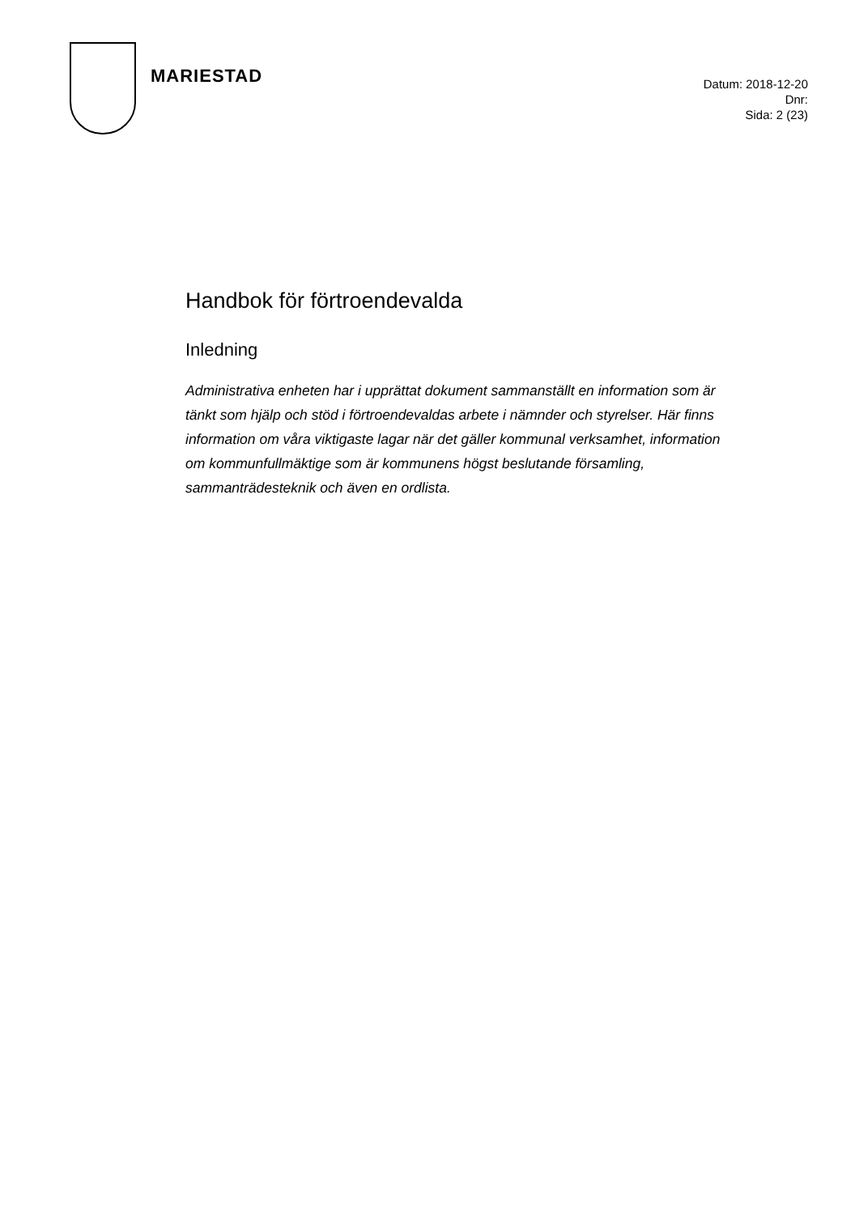MARIESTAD
Datum: 2018-12-20
Dnr:
Sida: 2 (23)
Handbok för förtroendevalda
Inledning
Administrativa enheten har i upprättat dokument sammanställt en information som är tänkt som hjälp och stöd i förtroendevaldas arbete i nämnder och styrelser. Här finns information om våra viktigaste lagar när det gäller kommunal verksamhet, information om kommunfullmäktige som är kommunens högst beslutande församling, sammanträdesteknik och även en ordlista.